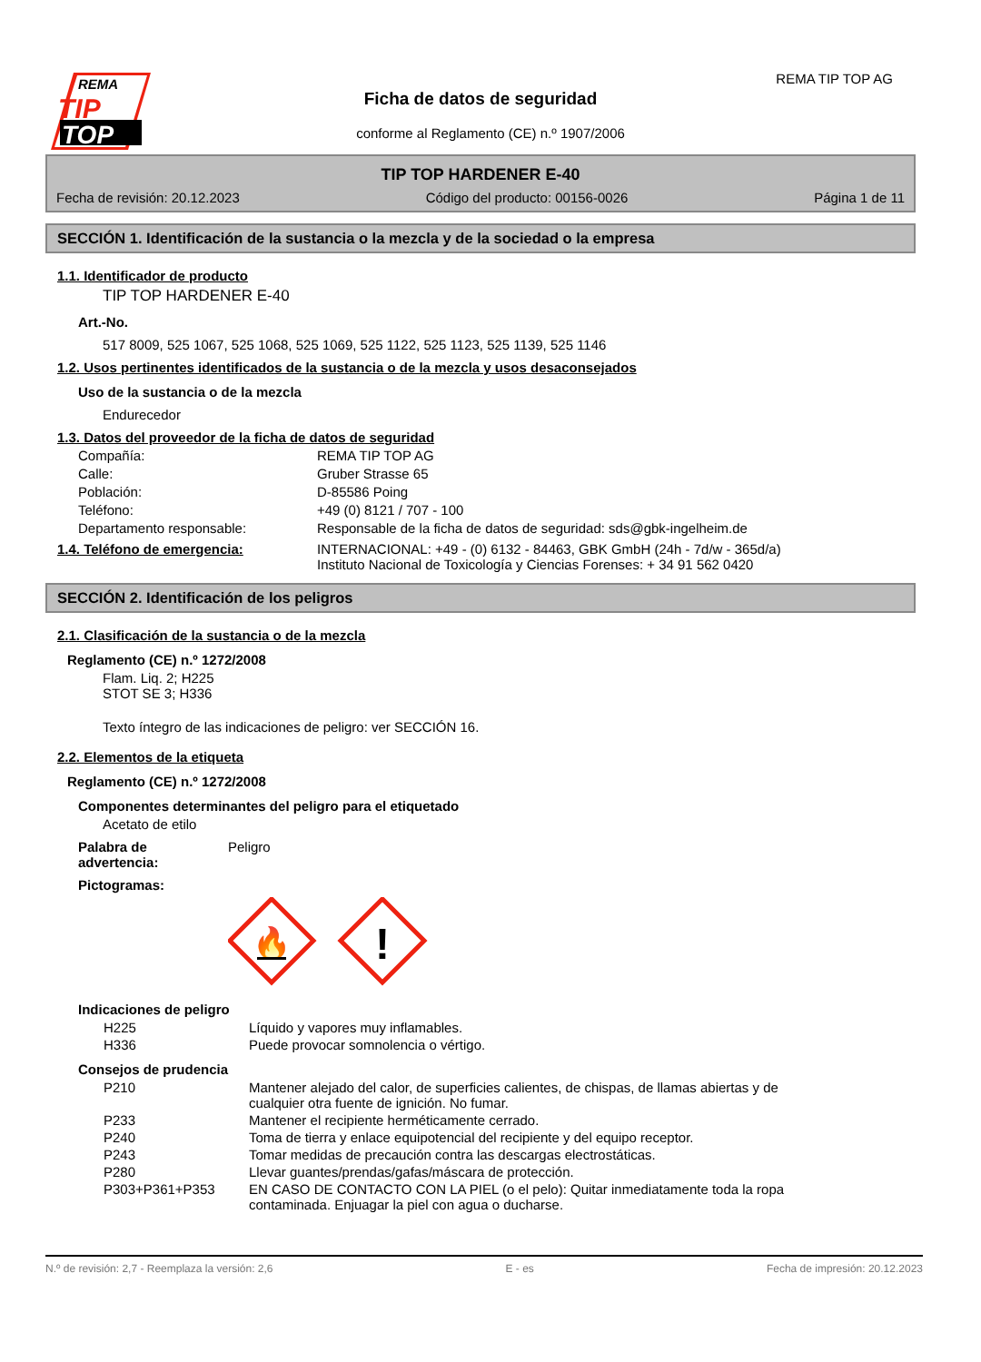REMA
TIP
TOP
Ficha de datos de seguridad
conforme al Reglamento (CE) n.º 1907/2006
REMA TIP TOP AG
TIP TOP HARDENER E-40
Fecha de revisión: 20.12.2023 Código del producto: 00156-0026 Página 1 de 11
SECCIÓN 1. Identificación de la sustancia o la mezcla y de la sociedad o la empresa
1.1. Identificador de producto
TIP TOP HARDENER E-40
Art.-No.
517 8009, 525 1067, 525 1068, 525 1069, 525 1122, 525 1123, 525 1139, 525 1146
1.2. Usos pertinentes identificados de la sustancia o de la mezcla y usos desaconsejados
Uso de la sustancia o de la mezcla
Endurecedor
1.3. Datos del proveedor de la ficha de datos de seguridad
Compañía: REMA TIP TOP AG
Calle: Gruber Strasse 65
Población: D-85586 Poing
Teléfono: +49 (0) 8121 / 707 - 100
Departamento responsable: Responsable de la ficha de datos de seguridad: sds@gbk-ingelheim.de
1.4. Teléfono de emergencia: INTERNACIONAL: +49 - (0) 6132 - 84463, GBK GmbH (24h - 7d/w - 365d/a)
Instituto Nacional de Toxicología y Ciencias Forenses: + 34 91 562 0420
SECCIÓN 2. Identificación de los peligros
2.1. Clasificación de la sustancia o de la mezcla
Reglamento (CE) n.º 1272/2008
Flam. Liq. 2; H225
STOT SE 3; H336
Texto íntegro de las indicaciones de peligro: ver SECCIÓN 16.
2.2. Elementos de la etiqueta
Reglamento (CE) n.º 1272/2008
Componentes determinantes del peligro para el etiquetado
Acetato de etilo
Palabra de
advertencia: Peligro
Pictogramas:
🔥
!
Indicaciones de peligro
H225 Líquido y vapores muy inflamables.
H336 Puede provocar somnolencia o vértigo.
Consejos de prudencia
P210 Mantener alejado del calor, de superficies calientes, de chispas, de llamas abiertas y de cualquier otra fuente de ignición. No fumar.
P233 Mantener el recipiente herméticamente cerrado.
P240 Toma de tierra y enlace equipotencial del recipiente y del equipo receptor.
P243 Tomar medidas de precaución contra las descargas electrostáticas.
P280 Llevar guantes/prendas/gafas/máscara de protección.
P303+P361+P353 EN CASO DE CONTACTO CON LA PIEL (o el pelo): Quitar inmediatamente toda la ropa contaminada. Enjuagar la piel con agua o ducharse.
N.º de revisión: 2,7 - Reemplaza la versión: 2,6 E - es Fecha de impresión: 20.12.2023